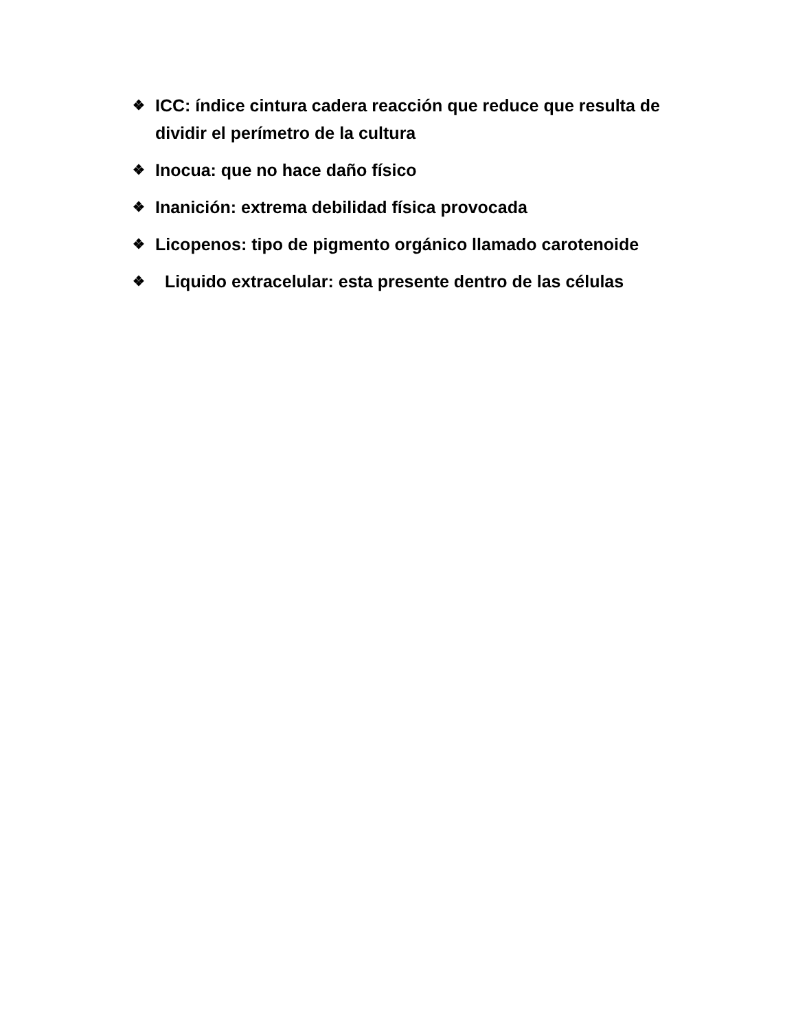❖ ICC: índice cintura cadera reacción que reduce que resulta de dividir el perímetro de la cultura
❖ Inocua: que no hace daño físico
❖ Inanición: extrema debilidad física provocada
❖ Licopenos: tipo de pigmento orgánico llamado carotenoide
❖ Liquido extracelular: esta presente dentro de las células